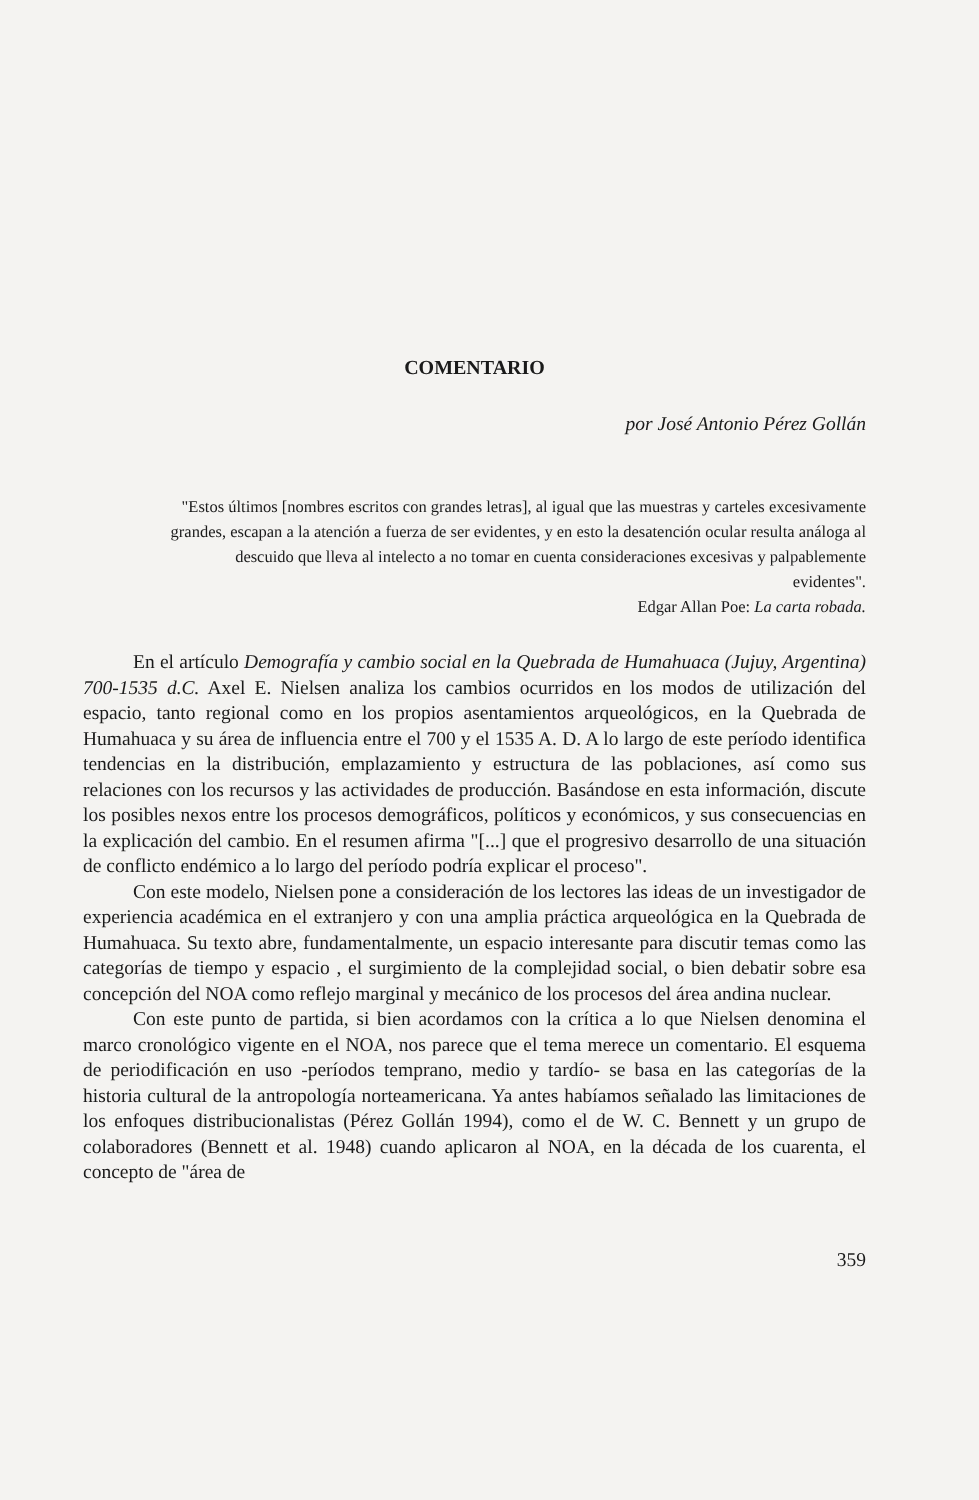COMENTARIO
por José Antonio Pérez Gollán
"Estos últimos [nombres escritos con grandes letras], al igual que las muestras y carteles excesivamente grandes, escapan a la atención a fuerza de ser evidentes, y en esto la desatención ocular resulta análoga al descuido que lleva al intelecto a no tomar en cuenta consideraciones excesivas y palpablemente evidentes".
Edgar Allan Poe: La carta robada.
En el artículo Demografía y cambio social en la Quebrada de Humahuaca (Jujuy, Argentina) 700-1535 d.C. Axel E. Nielsen analiza los cambios ocurridos en los modos de utilización del espacio, tanto regional como en los propios asentamientos arqueológicos, en la Quebrada de Humahuaca y su área de influencia entre el 700 y el 1535 A. D. A lo largo de este período identifica tendencias en la distribución, emplazamiento y estructura de las poblaciones, así como sus relaciones con los recursos y las actividades de producción. Basándose en esta información, discute los posibles nexos entre los procesos demográficos, políticos y económicos, y sus consecuencias en la explicación del cambio. En el resumen afirma "[...] que el progresivo desarrollo de una situación de conflicto endémico a lo largo del período podría explicar el proceso".
Con este modelo, Nielsen pone a consideración de los lectores las ideas de un investigador de experiencia académica en el extranjero y con una amplia práctica arqueológica en la Quebrada de Humahuaca. Su texto abre, fundamentalmente, un espacio interesante para discutir temas como las categorías de tiempo y espacio , el surgimiento de la complejidad social, o bien debatir sobre esa concepción del NOA como reflejo marginal y mecánico de los procesos del área andina nuclear.
Con este punto de partida, si bien acordamos con la crítica a lo que Nielsen denomina el marco cronológico vigente en el NOA, nos parece que el tema merece un comentario. El esquema de periodificación en uso -períodos temprano, medio y tardío- se basa en las categorías de la historia cultural de la antropología norteamericana. Ya antes habíamos señalado las limitaciones de los enfoques distribucionalistas (Pérez Gollán 1994), como el de W. C. Bennett y un grupo de colaboradores (Bennett et al. 1948) cuando aplicaron al NOA, en la década de los cuarenta, el concepto de "área de
359